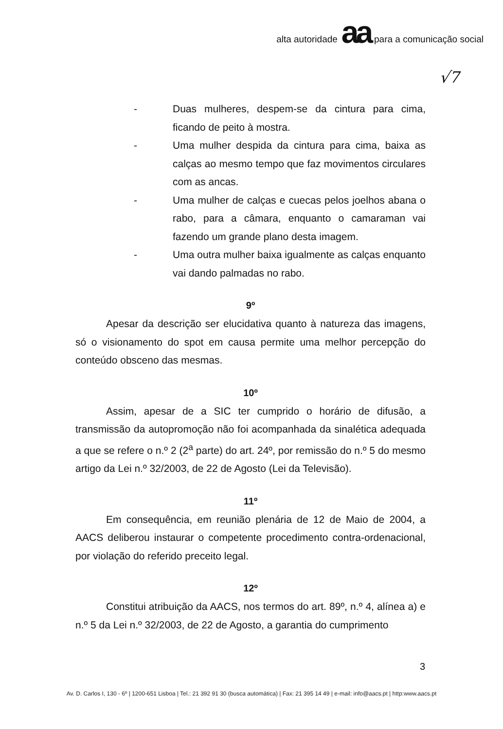alta autoridade aa para a comunicação social
√7
- Duas mulheres, despem-se da cintura para cima, ficando de peito à mostra.
- Uma mulher despida da cintura para cima, baixa as calças ao mesmo tempo que faz movimentos circulares com as ancas.
- Uma mulher de calças e cuecas pelos joelhos abana o rabo, para a câmara, enquanto o camaraman vai fazendo um grande plano desta imagem.
- Uma outra mulher baixa igualmente as calças enquanto vai dando palmadas no rabo.
9º
Apesar da descrição ser elucidativa quanto à natureza das imagens, só o visionamento do spot em causa permite uma melhor percepção do conteúdo obsceno das mesmas.
10º
Assim, apesar de a SIC ter cumprido o horário de difusão, a transmissão da autopromoção não foi acompanhada da sinalética adequada a que se refere o n.º 2 (2<sup>a</sup> parte) do art. 24º, por remissão do n.º 5 do mesmo artigo da Lei n.º 32/2003, de 22 de Agosto (Lei da Televisão).
11º
Em consequência, em reunião plenária de 12 de Maio de 2004, a AACS deliberou instaurar o competente procedimento contra-ordenacional, por violação do referido preceito legal.
12º
Constitui atribuição da AACS, nos termos do art. 89º, n.º 4, alínea a) e n.º 5 da Lei n.º 32/2003, de 22 de Agosto, a garantia do cumprimento
3
Av. D. Carlos I, 130 - 6º | 1200-651 Lisboa | Tel.: 21 392 91 30 (busca automática) | Fax: 21 395 14 49 | e-mail: info@aacs.pt | http:www.aacs.pt